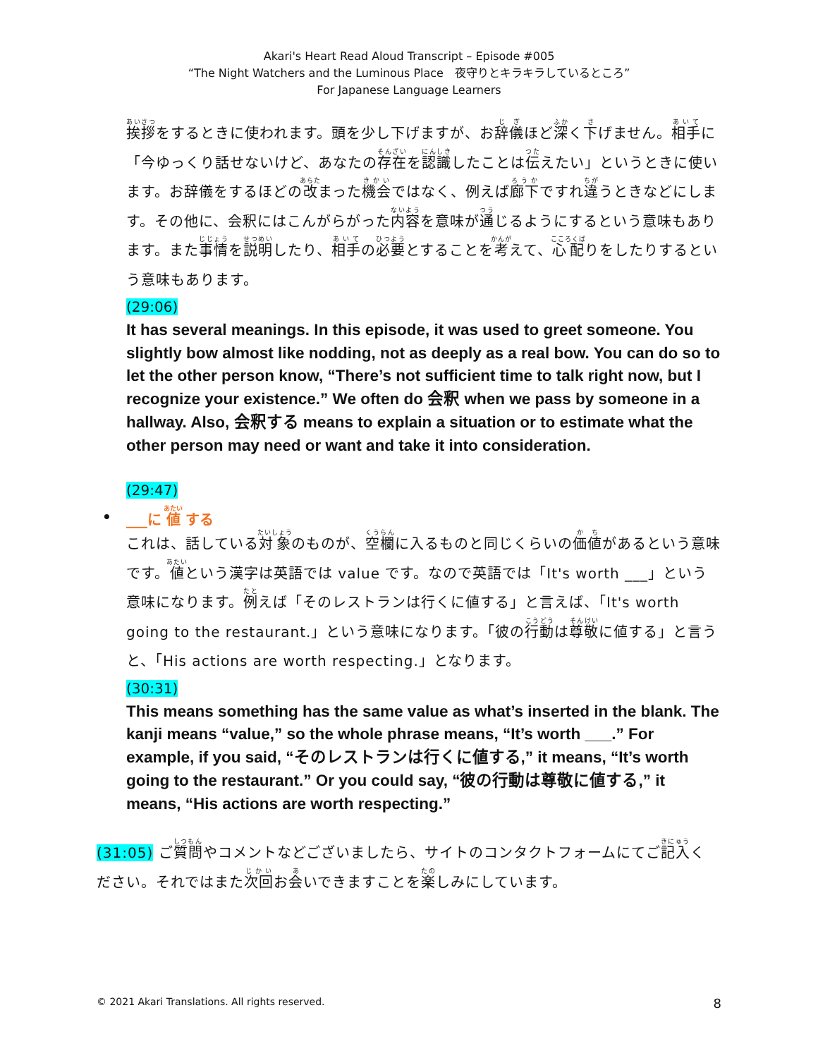Akari's Heart Read Aloud Transcript – Episode #005
“The Night Watchers and the Luminous Place　夜守りとキラキラしているところ”
For Japanese Language Learners
挨拶をするときに使われます。頭を少し下げますが、お辞儀ほど深く下げません。相手に「今ゆっくり話せないけど、あなたの存在を認識したことは伝えたい」というときに使います。お辞儀をするほどの改まった機会ではなく、例えば廊下ですれ違うときなどにします。その他に、会釈にはこんがらがった内容を意味が通じるようにするという意味もあります。また事情を説明したり、相手の必要とすることを考えて、心配りをしたりするという意味もあります。
(29:06)
It has several meanings. In this episode, it was used to greet someone. You slightly bow almost like nodding, not as deeply as a real bow. You can do so to let the other person know, “There’s not sufficient time to talk right now, but I recognize your existence.” We often do 会釈 when we pass by someone in a hallway. Also, 会釈する means to explain a situation or to estimate what the other person may need or want and take it into consideration.
(29:47)
• ___に 値 する
これは、話している対象のものが、空欄に入るものと同じくらいの価値があるという意味です。値という漢字は英語では value です。なので英語では「It's worth ___」という意味になります。例えば「そのレストランは行くに値する」と言えば、「It's worth going to the restaurant.」という意味になります。「彼の行動は尊敬に値する」と言うと、「His actions are worth respecting.」となります。
(30:31)
This means something has the same value as what’s inserted in the blank. The kanji means “value,” so the whole phrase means, “It’s worth ___.” For example, if you said, “そのレストランは行くに値する,” it means, “It’s worth going to the restaurant.” Or you could say, “彼の行動は尊敬に値する,” it means, “His actions are worth respecting.”
(31:05) ご質問やコメントなどございましたら、サイトのコンタクトフォームにてご記入ください。それではまた次回お会いできますことを楽しみにしています。
© 2021 Akari Translations. All rights reserved. 8